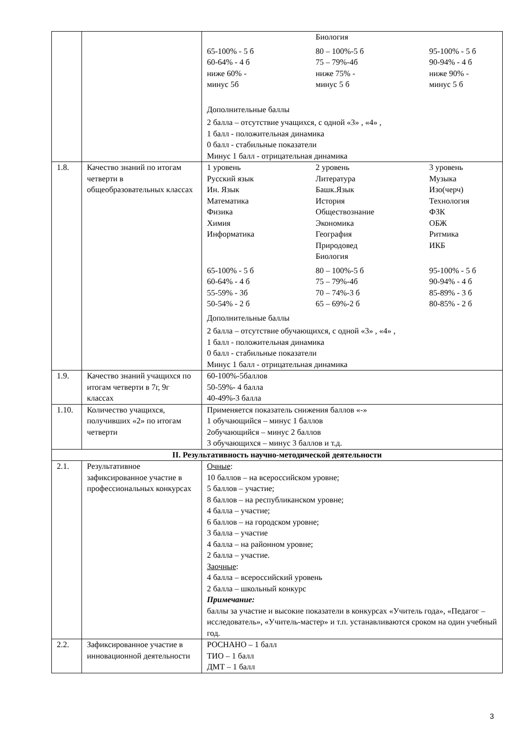| | | / / Биология / / / 65-100% - 5 б 60-64% - 4 б ниже 60% - минус 5б / 80 – 100%-5 б 75 – 79%-4б ниже 75% - минус 5 б / 95-100% - 5 б 90-94% - 4 б ниже 90% - минус 5 б / Дополнительные баллы 2 балла – отсутствие учащихся, с одной «3» , «4» , 1 балл - положительная динамика 0 балл - стабильные показатели Минус 1 балл - отрицательная динамика |
| 1.8. | Качество знаний по итогам четверти в общеобразовательных классах | / 1 уровень Русский язык Ин. Язык Математика Физика Химия Информатика / 2 уровень Литература Башк.Язык История Обществознание Экономика География Природовед Биология / 3 уровень Музыка Изо(черч) Технология ФЗК ОБЖ Ритмика ИКБ / / 65-100% - 5 б 60-64% - 4 б 55-59% - 3б 50-54% - 2 б / 80 – 100%-5 б 75 – 79%-4б 70 – 74%-3 б 65 – 69%-2 б / 95-100% - 5 б 90-94% - 4 б 85-89% - 3 б 80-85% - 2 б / Дополнительные баллы 2 балла – отсутствие обучающихся, с одной «3» , «4» , 1 балл - положительная динамика 0 балл - стабильные показатели Минус 1 балл - отрицательная динамика |
| 1.9. | Качество знаний учащихся по итогам четверти в 7г, 9г классах | 60-100%-5баллов 50-59%- 4 балла 40-49%-3 балла |
| 1.10. | Количество учащихся, получивших «2» по итогам четверти | Применяется показатель снижения баллов «-» 1 обучающийся – минус 1 баллов 2обучающийся – минус 2 баллов 3 обучающихся – минус 3 баллов и т.д. |
| II. Результативность научно-методической деятельности | | |
| 2.1. | Результативное зафиксированное участие в профессиональных конкурсах | Очные : 10 баллов – на всероссийском уровне; 5 баллов – участие; 8 баллов – на республиканском уровне; 4 балла – участие; 6 баллов – на городском уровне; 3 балла – участие 4 балла – на районном уровне; 2 балла – участие. Заочные : 4 балла – всероссийский уровень 2 балла – школьный конкурс Примечание: баллы за участие и высокие показатели в конкурсах «Учитель года», «Педагог – исследователь», «Учитель-мастер» и т.п. устанавливаются сроком на один учебный год. |
| 2.2. | Зафиксированное участие в инновационной деятельности | РОСНАНО – 1 балл ТИО – 1 балл ДМТ – 1 балл |
3